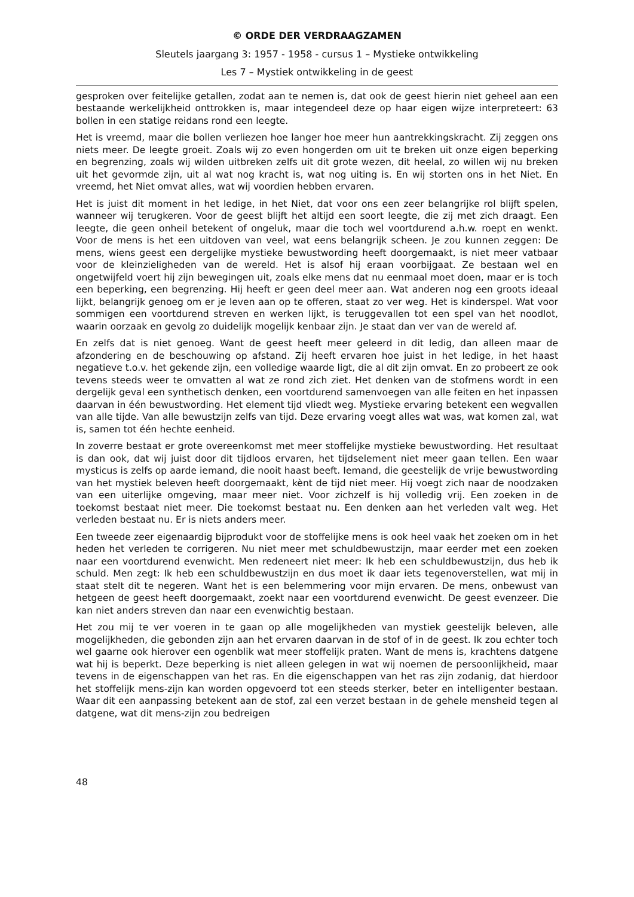© ORDE DER VERDRAAGZAMEN
Sleutels jaargang 3: 1957 - 1958 - cursus 1 – Mystieke ontwikkeling
Les 7 – Mystiek ontwikkeling in de geest
gesproken over feitelijke getallen, zodat aan te nemen is, dat ook de geest hierin niet geheel aan een bestaande werkelijkheid onttrokken is, maar integendeel deze op haar eigen wijze interpreteert: 63 bollen in een statige reidans rond een leegte.
Het is vreemd, maar die bollen verliezen hoe langer hoe meer hun aantrekkingskracht. Zij zeggen ons niets meer. De leegte groeit. Zoals wij zo even hongerden om uit te breken uit onze eigen beperking en begrenzing, zoals wij wilden uitbreken zelfs uit dit grote wezen, dit heelal, zo willen wij nu breken uit het gevormde zijn, uit al wat nog kracht is, wat nog uiting is. En wij storten ons in het Niet. En vreemd, het Niet omvat alles, wat wij voordien hebben ervaren.
Het is juist dit moment in het ledige, in het Niet, dat voor ons een zeer belangrijke rol blijft spelen, wanneer wij terugkeren. Voor de geest blijft het altijd een soort leegte, die zij met zich draagt. Een leegte, die geen onheil betekent of ongeluk, maar die toch wel voortdurend a.h.w. roept en wenkt. Voor de mens is het een uitdoven van veel, wat eens belangrijk scheen. Je zou kunnen zeggen: De mens, wiens geest een dergelijke mystieke bewustwording heeft doorgemaakt, is niet meer vatbaar voor de kleinzieligheden van de wereld. Het is alsof hij eraan voorbijgaat. Ze bestaan wel en ongetwijfeld voert hij zijn bewegingen uit, zoals elke mens dat nu eenmaal moet doen, maar er is toch een beperking, een begrenzing. Hij heeft er geen deel meer aan. Wat anderen nog een groots ideaal lijkt, belangrijk genoeg om er je leven aan op te offeren, staat zo ver weg. Het is kinderspel. Wat voor sommigen een voortdurend streven en werken lijkt, is teruggevallen tot een spel van het noodlot, waarin oorzaak en gevolg zo duidelijk mogelijk kenbaar zijn. Je staat dan ver van de wereld af.
En zelfs dat is niet genoeg. Want de geest heeft meer geleerd in dit ledig, dan alleen maar de afzondering en de beschouwing op afstand. Zij heeft ervaren hoe juist in het ledige, in het haast negatieve t.o.v. het gekende zijn, een volledige waarde ligt, die al dit zijn omvat. En zo probeert ze ook tevens steeds weer te omvatten al wat ze rond zich ziet. Het denken van de stofmens wordt in een dergelijk geval een synthetisch denken, een voortdurend samenvoegen van alle feiten en het inpassen daarvan in één bewustwording. Het element tijd vliedt weg. Mystieke ervaring betekent een wegvallen van alle tijde. Van alle bewustzijn zelfs van tijd. Deze ervaring voegt alles wat was, wat komen zal, wat is, samen tot één hechte eenheid.
In zoverre bestaat er grote overeenkomst met meer stoffelijke mystieke bewustwording. Het resultaat is dan ook, dat wij juist door dit tijdloos ervaren, het tijdselement niet meer gaan tellen. Een waar mysticus is zelfs op aarde iemand, die nooit haast beeft. Iemand, die geestelijk de vrije bewustwording van het mystiek beleven heeft doorgemaakt, kènt de tijd niet meer. Hij voegt zich naar de noodzaken van een uiterlijke omgeving, maar meer niet. Voor zichzelf is hij volledig vrij. Een zoeken in de toekomst bestaat niet meer. Die toekomst bestaat nu. Een denken aan het verleden valt weg. Het verleden bestaat nu. Er is niets anders meer.
Een tweede zeer eigenaardig bijprodukt voor de stoffelijke mens is ook heel vaak het zoeken om in het heden het verleden te corrigeren. Nu niet meer met schuldbewustzijn, maar eerder met een zoeken naar een voortdurend evenwicht. Men redeneert niet meer: Ik heb een schuldbewustzijn, dus heb ik schuld. Men zegt: Ik heb een schuldbewustzijn en dus moet ik daar iets tegenoverstellen, wat mij in staat stelt dit te negeren. Want het is een belemmering voor mijn ervaren. De mens, onbewust van hetgeen de geest heeft doorgemaakt, zoekt naar een voortdurend evenwicht. De geest evenzeer. Die kan niet anders streven dan naar een evenwichtig bestaan.
Het zou mij te ver voeren in te gaan op alle mogelijkheden van mystiek geestelijk beleven, alle mogelijkheden, die gebonden zijn aan het ervaren daarvan in de stof of in de geest. Ik zou echter toch wel gaarne ook hierover een ogenblik wat meer stoffelijk praten. Want de mens is, krachtens datgene wat hij is beperkt. Deze beperking is niet alleen gelegen in wat wij noemen de persoonlijkheid, maar tevens in de eigenschappen van het ras. En die eigenschappen van het ras zijn zodanig, dat hierdoor het stoffelijk mens-zijn kan worden opgevoerd tot een steeds sterker, beter en intelligenter bestaan. Waar dit een aanpassing betekent aan de stof, zal een verzet bestaan in de gehele mensheid tegen al datgene, wat dit mens-zijn zou bedreigen
48